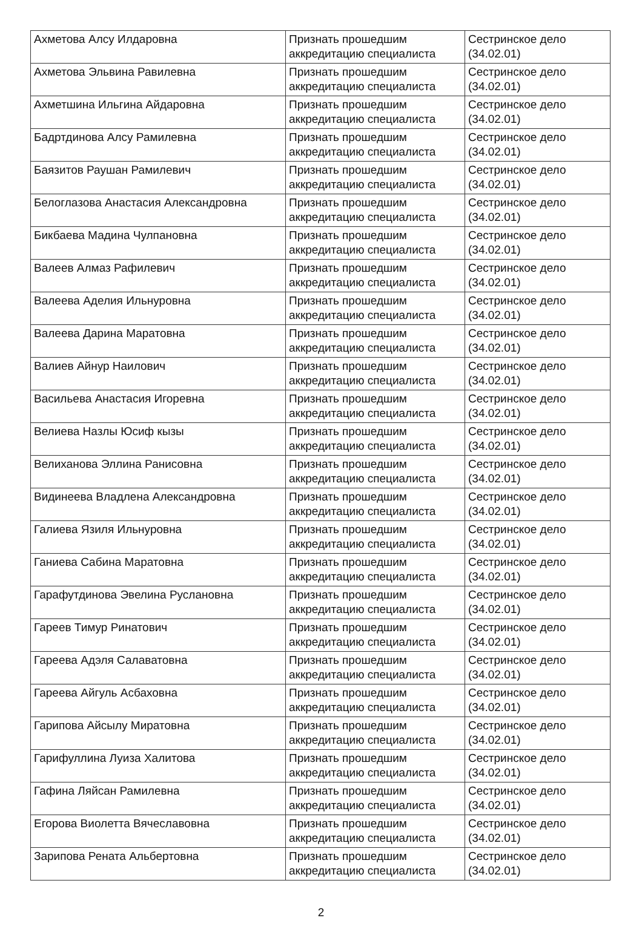| Ахметова Алсу Илдаровна | Признать прошедшим аккредитацию специалиста | Сестринское дело (34.02.01) |
| Ахметова Эльвина Равилевна | Признать прошедшим аккредитацию специалиста | Сестринское дело (34.02.01) |
| Ахметшина Ильгина Айдаровна | Признать прошедшим аккредитацию специалиста | Сестринское дело (34.02.01) |
| Бадртдинова Алсу Рамилевна | Признать прошедшим аккредитацию специалиста | Сестринское дело (34.02.01) |
| Баязитов Раушан Рамилевич | Признать прошедшим аккредитацию специалиста | Сестринское дело (34.02.01) |
| Белоглазова Анастасия Александровна | Признать прошедшим аккредитацию специалиста | Сестринское дело (34.02.01) |
| Бикбаева Мадина Чулпановна | Признать прошедшим аккредитацию специалиста | Сестринское дело (34.02.01) |
| Валеев Алмаз Рафилевич | Признать прошедшим аккредитацию специалиста | Сестринское дело (34.02.01) |
| Валеева Аделия Ильнуровна | Признать прошедшим аккредитацию специалиста | Сестринское дело (34.02.01) |
| Валеева Дарина Маратовна | Признать прошедшим аккредитацию специалиста | Сестринское дело (34.02.01) |
| Валиев Айнур Наилович | Признать прошедшим аккредитацию специалиста | Сестринское дело (34.02.01) |
| Васильева Анастасия Игоревна | Признать прошедшим аккредитацию специалиста | Сестринское дело (34.02.01) |
| Велиева Назлы Юсиф кызы | Признать прошедшим аккредитацию специалиста | Сестринское дело (34.02.01) |
| Велиханова Эллина Ранисовна | Признать прошедшим аккредитацию специалиста | Сестринское дело (34.02.01) |
| Видинеева Владлена Александровна | Признать прошедшим аккредитацию специалиста | Сестринское дело (34.02.01) |
| Галиева Язиля Ильнуровна | Признать прошедшим аккредитацию специалиста | Сестринское дело (34.02.01) |
| Ганиева Сабина Маратовна | Признать прошедшим аккредитацию специалиста | Сестринское дело (34.02.01) |
| Гарафутдинова Эвелина Руслановна | Признать прошедшим аккредитацию специалиста | Сестринское дело (34.02.01) |
| Гареев Тимур Ринатович | Признать прошедшим аккредитацию специалиста | Сестринское дело (34.02.01) |
| Гареева Адэля Салаватовна | Признать прошедшим аккредитацию специалиста | Сестринское дело (34.02.01) |
| Гареева Айгуль Асбаховна | Признать прошедшим аккредитацию специалиста | Сестринское дело (34.02.01) |
| Гарипова Айсылу Миратовна | Признать прошедшим аккредитацию специалиста | Сестринское дело (34.02.01) |
| Гарифуллина Луиза Халитова | Признать прошедшим аккредитацию специалиста | Сестринское дело (34.02.01) |
| Гафина Ляйсан Рамилевна | Признать прошедшим аккредитацию специалиста | Сестринское дело (34.02.01) |
| Егорова Виолетта Вячеславовна | Признать прошедшим аккредитацию специалиста | Сестринское дело (34.02.01) |
| Зарипова Рената Альбертовна | Признать прошедшим аккредитацию специалиста | Сестринское дело (34.02.01) |
2